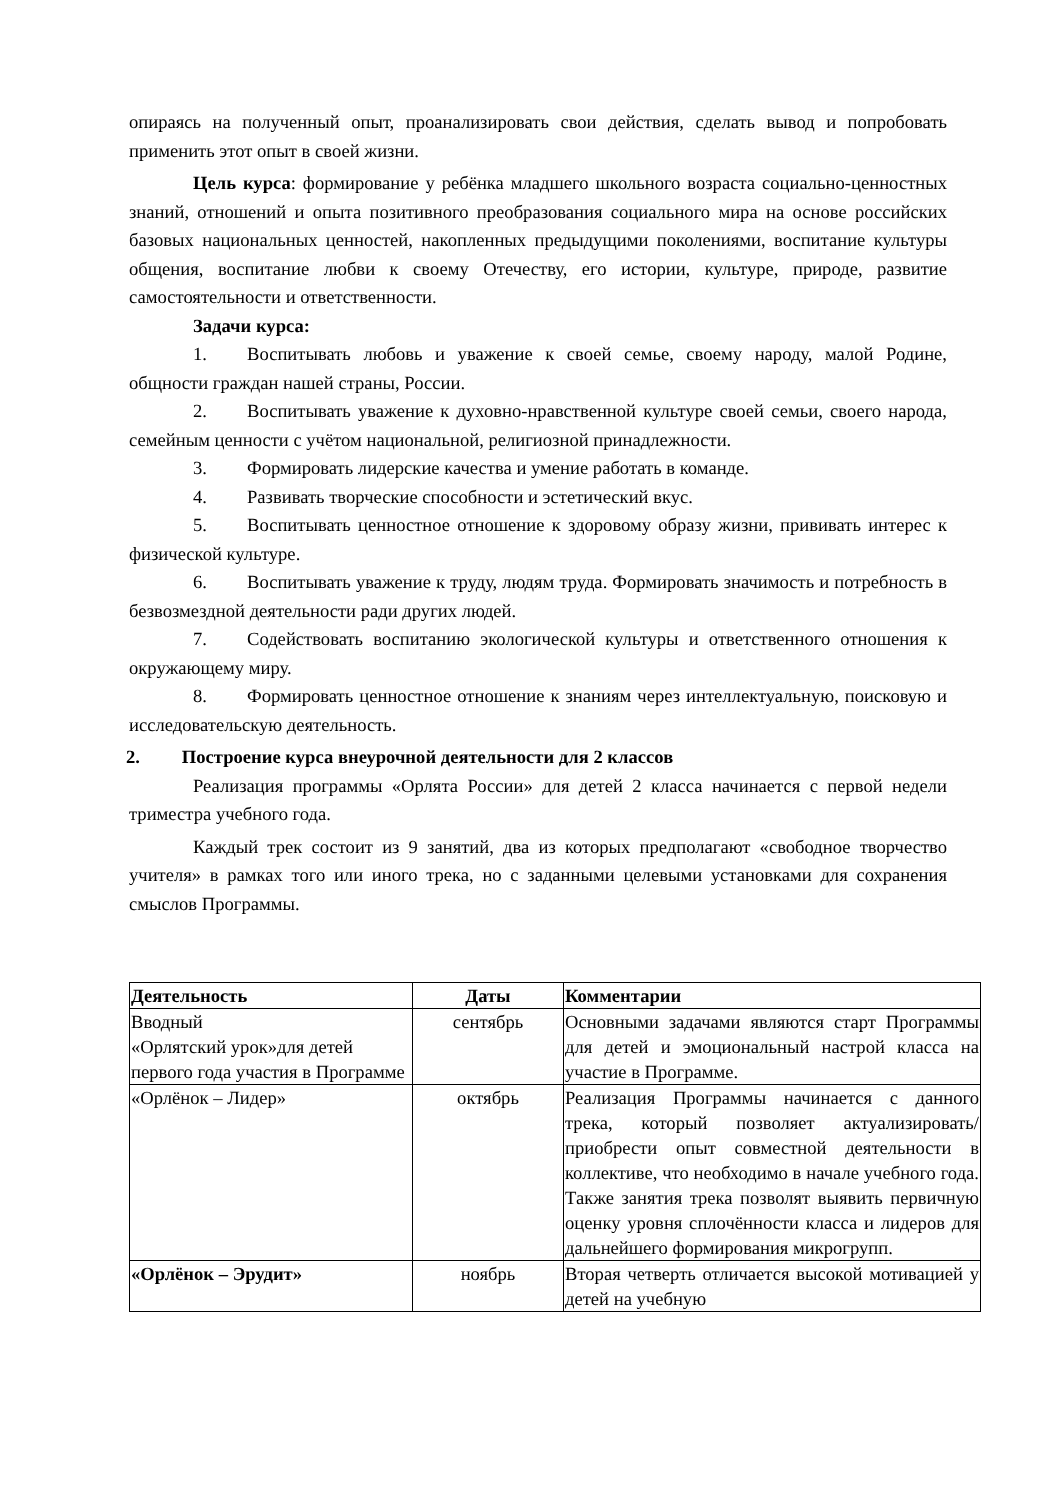опираясь на полученный опыт, проанализировать свои действия, сделать вывод и попробовать применить этот опыт в своей жизни.
Цель курса: формирование у ребёнка младшего школьного возраста социально-ценностных знаний, отношений и опыта позитивного преобразования социального мира на основе российских базовых национальных ценностей, накопленных предыдущими поколениями, воспитание культуры общения, воспитание любви к своему Отечеству, его истории, культуре, природе, развитие самостоятельности и ответственности.
Задачи курса:
1. Воспитывать любовь и уважение к своей семье, своему народу, малой Родине, общности граждан нашей страны, России.
2. Воспитывать уважение к духовно-нравственной культуре своей семьи, своего народа, семейным ценности с учётом национальной, религиозной принадлежности.
3. Формировать лидерские качества и умение работать в команде.
4. Развивать творческие способности и эстетический вкус.
5. Воспитывать ценностное отношение к здоровому образу жизни, прививать интерес к физической культуре.
6. Воспитывать уважение к труду, людям труда. Формировать значимость и потребность в безвозмездной деятельности ради других людей.
7. Содействовать воспитанию экологической культуры и ответственного отношения к окружающему миру.
8. Формировать ценностное отношение к знаниям через интеллектуальную, поисковую и исследовательскую деятельность.
2. Построение курса внеурочной деятельности для 2 классов
Реализация программы «Орлята России» для детей 2 класса начинается с первой недели триместра учебного года.
Каждый трек состоит из 9 занятий, два из которых предполагают «свободное творчество учителя» в рамках того или иного трека, но с заданными целевыми установками для сохранения смыслов Программы.
| Деятельность | Даты | Комментарии |
| --- | --- | --- |
| Вводный «Орлятский урок»для детей первого года участия в Программе | сентябрь | Основными задачами являются старт Программы для детей и эмоциональный настрой класса на участие в Программе. |
| «Орлёнок – Лидер» | октябрь | Реализация Программы начинается с данного трека, который позволяет актуализировать/ приобрести опыт совместной деятельности в коллективе, что необходимо в начале учебного года. Также занятия трека позволят выявить первичную оценку уровня сплочённости класса и лидеров для дальнейшего формирования микрогрупп. |
| «Орлёнок – Эрудит» | ноябрь | Вторая четверть отличается высокой мотивацией у детей на учебную |